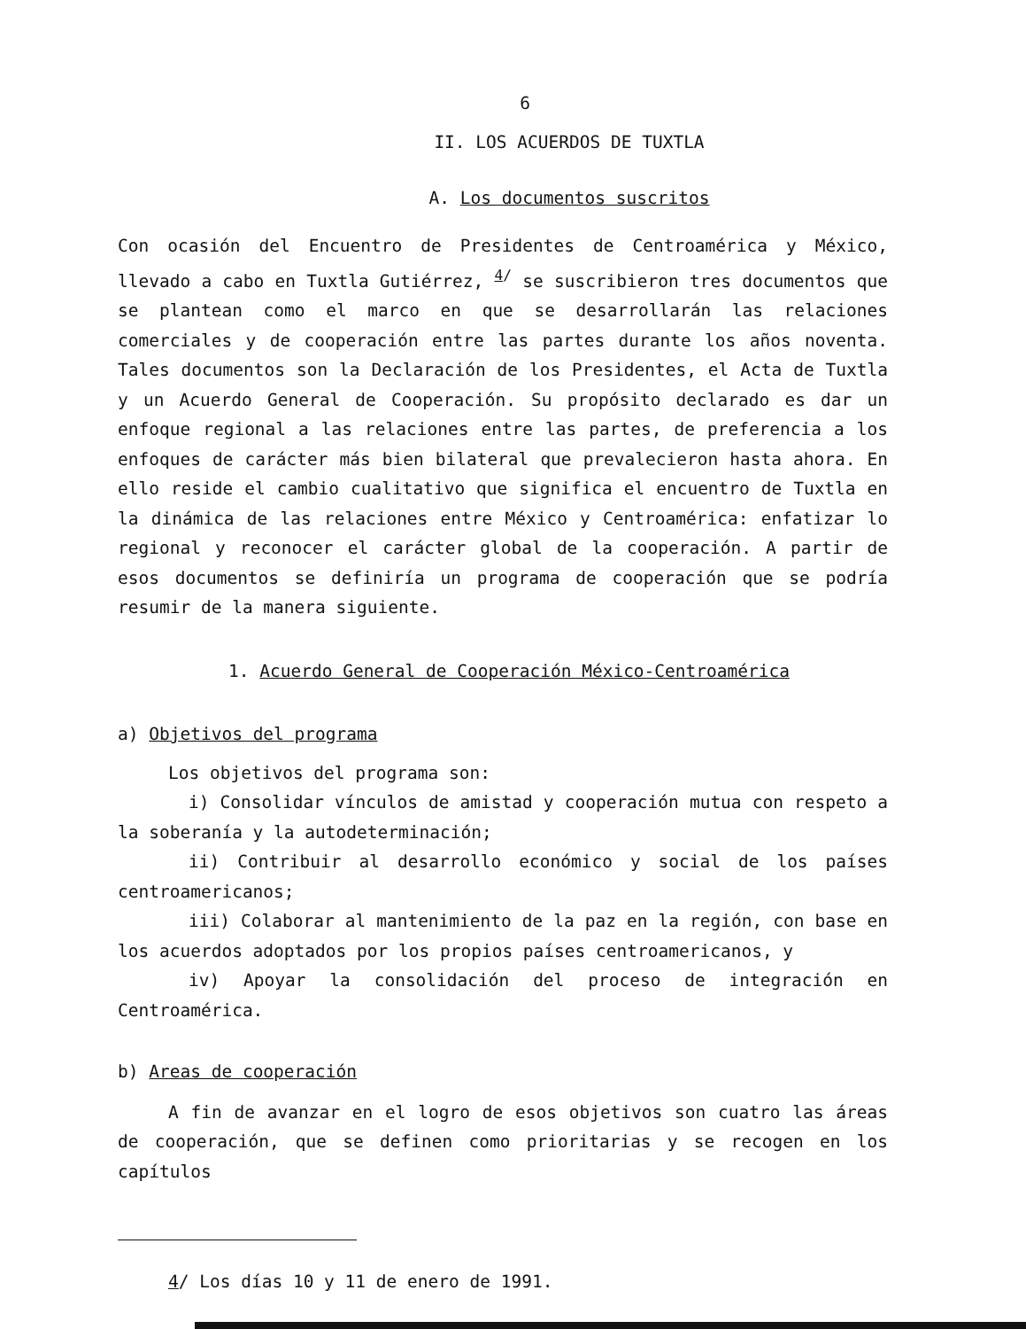6
II. LOS ACUERDOS DE TUXTLA
A. Los documentos suscritos
Con ocasión del Encuentro de Presidentes de Centroamérica y México, llevado a cabo en Tuxtla Gutiérrez, <sup>4/</sup> se suscribieron tres documentos que se plantean como el marco en que se desarrollarán las relaciones comerciales y de cooperación entre las partes durante los años noventa. Tales documentos son la Declaración de los Presidentes, el Acta de Tuxtla y un Acuerdo General de Cooperación. Su propósito declarado es dar un enfoque regional a las relaciones entre las partes, de preferencia a los enfoques de carácter más bien bilateral que prevalecieron hasta ahora. En ello reside el cambio cualitativo que significa el encuentro de Tuxtla en la dinámica de las relaciones entre México y Centroamérica: enfatizar lo regional y reconocer el carácter global de la cooperación. A partir de esos documentos se definiría un programa de cooperación que se podría resumir de la manera siguiente.
1. Acuerdo General de Cooperación México-Centroamérica
a) Objetivos del programa
Los objetivos del programa son:
i) Consolidar vínculos de amistad y cooperación mutua con respeto a la soberanía y la autodeterminación;
ii) Contribuir al desarrollo económico y social de los países centroamericanos;
iii) Colaborar al mantenimiento de la paz en la región, con base en los acuerdos adoptados por los propios países centroamericanos, y
iv) Apoyar la consolidación del proceso de integración en Centroamérica.
b) Areas de cooperación
A fin de avanzar en el logro de esos objetivos son cuatro las áreas de cooperación, que se definen como prioritarias y se recogen en los capítulos
4/ Los días 10 y 11 de enero de 1991.